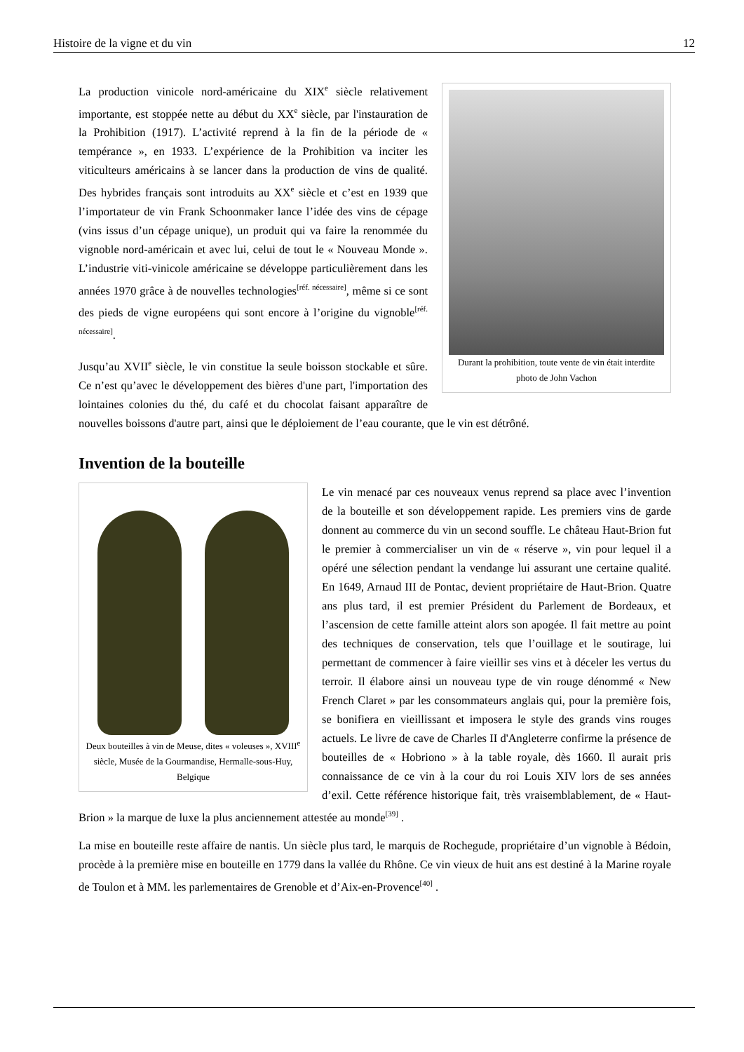Histoire de la vigne et du vin 12
Durant la prohibition, toute vente de vin était interdite
photo de John Vachon
La production vinicole nord-américaine du XIX<sup>e</sup> siècle relativement importante, est stoppée nette au début du XX<sup>e</sup> siècle, par l'instauration de la Prohibition (1917). L’activité reprend à la fin de la période de « tempérance », en 1933. L’expérience de la Prohibition va inciter les viticulteurs américains à se lancer dans la production de vins de qualité. Des hybrides français sont introduits au XX<sup>e</sup> siècle et c’est en 1939 que l’importateur de vin Frank Schoonmaker lance l’idée des vins de cépage (vins issus d’un cépage unique), un produit qui va faire la renommée du vignoble nord-américain et avec lui, celui de tout le « Nouveau Monde ». L’industrie viti-vinicole américaine se développe particulièrement dans les années 1970 grâce à de nouvelles technologies<sup>[réf. nécessaire]</sup>, même si ce sont des pieds de vigne européens qui sont encore à l’origine du vignoble<sup>[réf. nécessaire]</sup>.
Jusqu’au XVII<sup>e</sup> siècle, le vin constitue la seule boisson stockable et sûre. Ce n’est qu’avec le développement des bières d'une part, l'importation des lointaines colonies du thé, du café et du chocolat faisant apparaître de nouvelles boissons d'autre part, ainsi que le déploiement de l’eau courante, que le vin est détrôné.
Invention de la bouteille
Deux bouteilles à vin de Meuse, dites « voleuses », XVIII<sup>e</sup> siècle, Musée de la Gourmandise, Hermalle-sous-Huy, Belgique
Le vin menacé par ces nouveaux venus reprend sa place avec l’invention de la bouteille et son développement rapide. Les premiers vins de garde donnent au commerce du vin un second souffle. Le château Haut-Brion fut le premier à commercialiser un vin de « réserve », vin pour lequel il a opéré une sélection pendant la vendange lui assurant une certaine qualité. En 1649, Arnaud III de Pontac, devient propriétaire de Haut-Brion. Quatre ans plus tard, il est premier Président du Parlement de Bordeaux, et l’ascension de cette famille atteint alors son apogée. Il fait mettre au point des techniques de conservation, tels que l’ouillage et le soutirage, lui permettant de commencer à faire vieillir ses vins et à déceler les vertus du terroir. Il élabore ainsi un nouveau type de vin rouge dénommé « New French Claret » par les consommateurs anglais qui, pour la première fois, se bonifiera en vieillissant et imposera le style des grands vins rouges actuels. Le livre de cave de Charles II d'Angleterre confirme la présence de bouteilles de « Hobriono » à la table royale, dès 1660. Il aurait pris connaissance de ce vin à la cour du roi Louis XIV lors de ses années d’exil. Cette référence historique fait, très vraisemblablement, de « Haut-Brion » la marque de luxe la plus anciennement attestée au monde<sup>[39]</sup> .
La mise en bouteille reste affaire de nantis. Un siècle plus tard, le marquis de Rochegude, propriétaire d’un vignoble à Bédoin, procède à la première mise en bouteille en 1779 dans la vallée du Rhône. Ce vin vieux de huit ans est destiné à la Marine royale de Toulon et à MM. les parlementaires de Grenoble et d’Aix-en-Provence<sup>[40]</sup> .